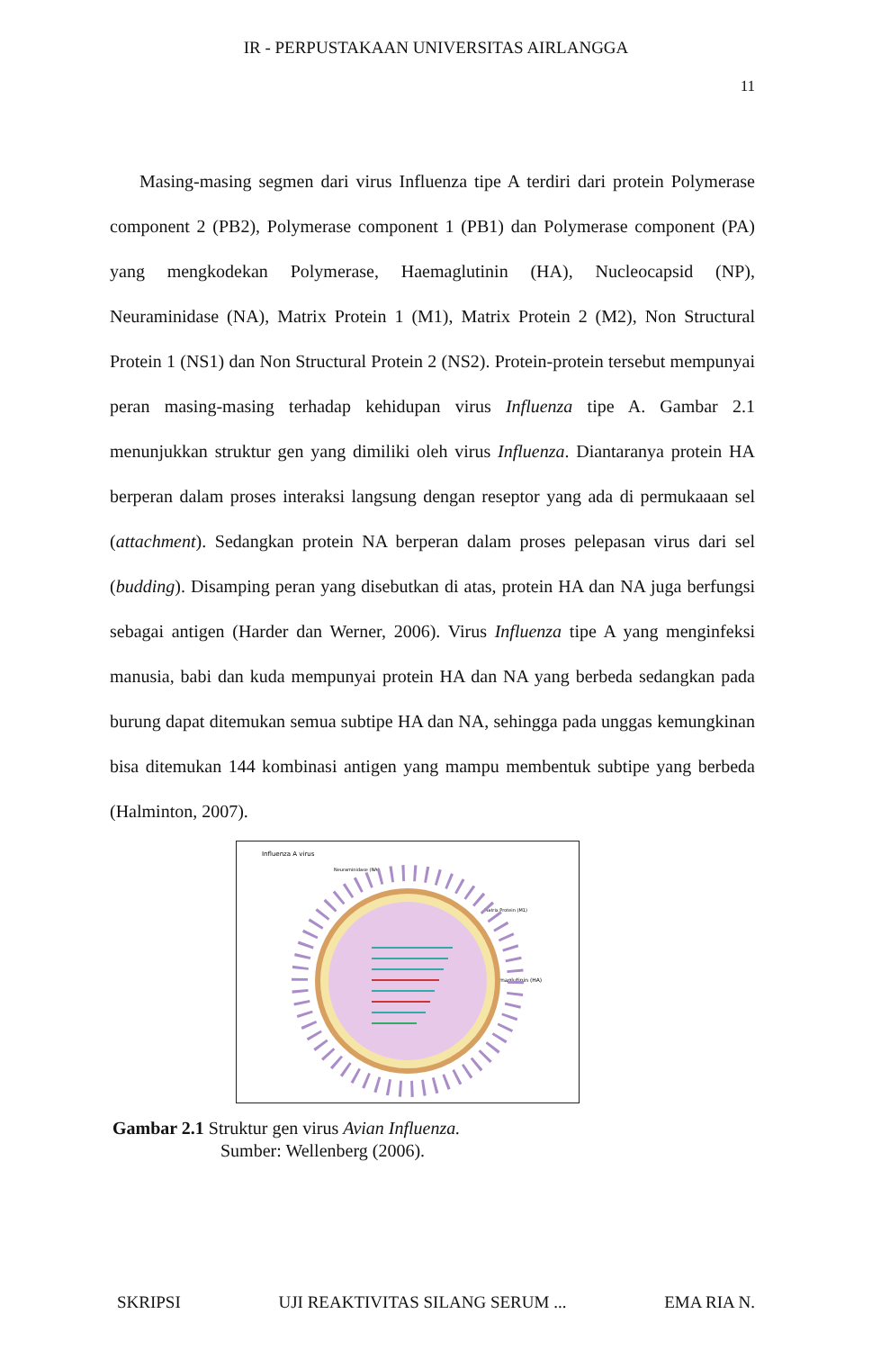IR - PERPUSTAKAAN UNIVERSITAS AIRLANGGA
11
Masing-masing segmen dari virus Influenza tipe A terdiri dari protein Polymerase component 2 (PB2), Polymerase component 1 (PB1) dan Polymerase component (PA) yang mengkodekan Polymerase, Haemaglutinin (HA), Nucleocapsid (NP), Neuraminidase (NA), Matrix Protein 1 (M1), Matrix Protein 2 (M2), Non Structural Protein 1 (NS1) dan Non Structural Protein 2 (NS2). Protein-protein tersebut mempunyai peran masing-masing terhadap kehidupan virus Influenza tipe A. Gambar 2.1 menunjukkan struktur gen yang dimiliki oleh virus Influenza. Diantaranya protein HA berperan dalam proses interaksi langsung dengan reseptor yang ada di permukaaan sel (attachment). Sedangkan protein NA berperan dalam proses pelepasan virus dari sel (budding). Disamping peran yang disebutkan di atas, protein HA dan NA juga berfungsi sebagai antigen (Harder dan Werner, 2006). Virus Influenza tipe A yang menginfeksi manusia, babi dan kuda mempunyai protein HA dan NA yang berbeda sedangkan pada burung dapat ditemukan semua subtipe HA dan NA, sehingga pada unggas kemungkinan bisa ditemukan 144 kombinasi antigen yang mampu membentuk subtipe yang berbeda (Halminton, 2007).
Influenza A virus
Neuraminidase (NA)
Matrix Protein (M1)
Haemaglutinin (HA)
Gambar 2.1 Struktur gen virus Avian Influenza.
Sumber: Wellenberg (2006).
SKRIPSI UJI REAKTIVITAS SILANG SERUM ... EMA RIA N.